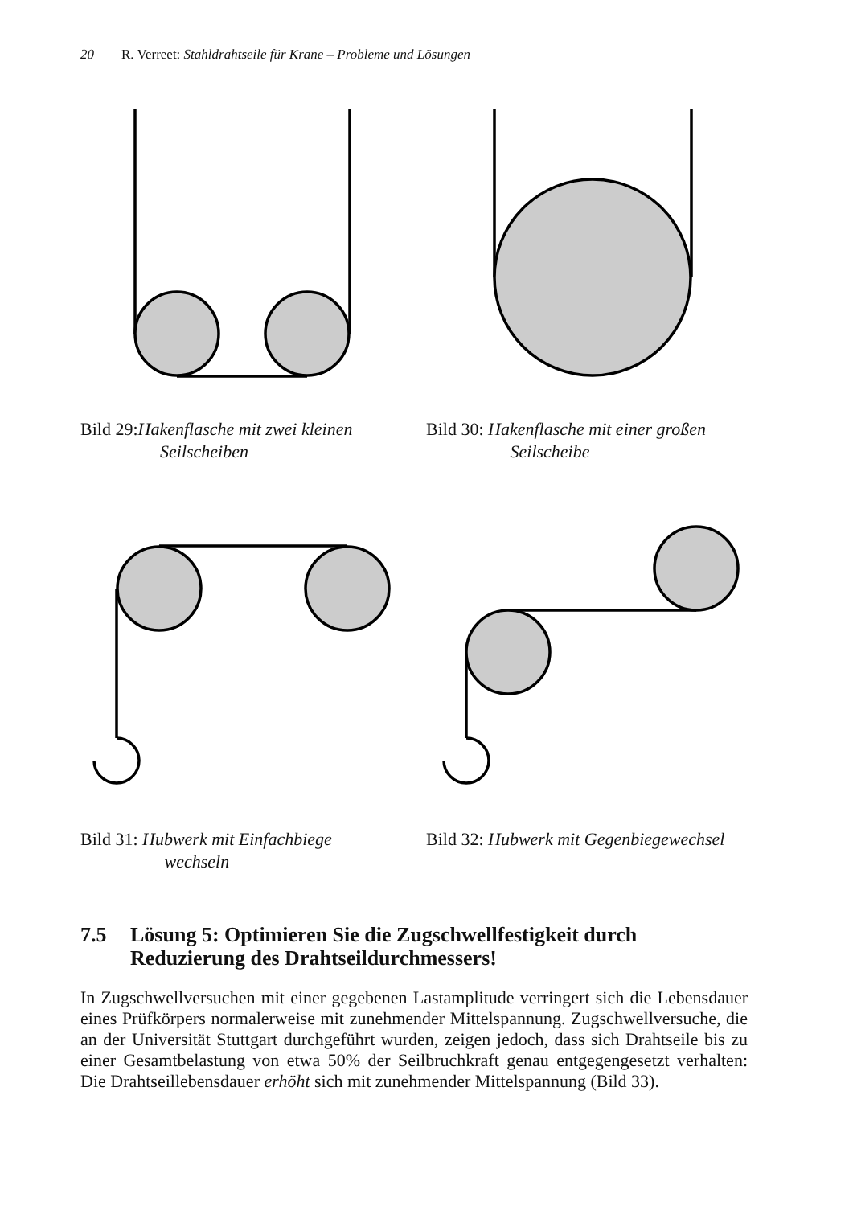20 R. Verreet: Stahldrahtseile für Krane – Probleme und Lösungen
Bild 29:Hakenflasche mit zwei kleinen
Seilscheiben
Bild 30: Hakenflasche mit einer großen
Seilscheibe
Bild 31: Hubwerk mit Einfachbiege
wechseln
Bild 32: Hubwerk mit Gegenbiegewechsel
7.5 Lösung 5: Optimieren Sie die Zugschwellfestigkeit durch
Reduzierung des Drahtseildurchmessers!
In Zugschwellversuchen mit einer gegebenen Lastamplitude verringert sich die Lebensdauer eines Prüfkörpers normalerweise mit zunehmender Mittelspannung. Zugschwellversuche, die an der Universität Stuttgart durchgeführt wurden, zeigen jedoch, dass sich Drahtseile bis zu einer Gesamtbelastung von etwa 50% der Seilbruchkraft genau entgegengesetzt verhalten: Die Drahtseillebensdauer erhöht sich mit zunehmender Mittelspannung (Bild 33).